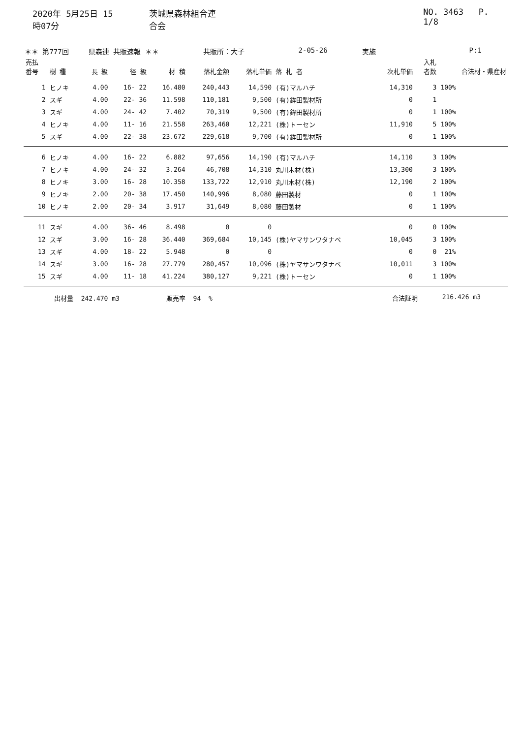2020年 5月25日 15時07分 茨城県森林組合連合会 NO. 3463 P. 1/8
＊＊ 第777回 県森連 共販速報 ＊＊ 共販所：大子 2-05-26 実施 P:1
| 売払 番号 | 樹 種 | 長 級 | 径 級 | 材 積 | 落札金額 | 落札単価 | 落 札 者 | 次札単価 | 入札 者数 | 合法材・県産材 |
| --- | --- | --- | --- | --- | --- | --- | --- | --- | --- | --- |
| 1 | ヒノキ | 4.00 | 16- 22 | 16.480 | 240,443 | 14,590 | (有)マルハチ | 14,310 | 3 | 100% |
| 2 | スギ | 4.00 | 22- 36 | 11.598 | 110,181 | 9,500 | (有)鉾田製材所 | 0 | 1 | |
| 3 | スギ | 4.00 | 24- 42 | 7.402 | 70,319 | 9,500 | (有)鉾田製材所 | 0 | 1 | 100% |
| 4 | ヒノキ | 4.00 | 11- 16 | 21.558 | 263,460 | 12,221 | (株)トーセン | 11,910 | 5 | 100% |
| 5 | スギ | 4.00 | 22- 38 | 23.672 | 229,618 | 9,700 | (有)鉾田製材所 | 0 | 1 | 100% |
| 6 | ヒノキ | 4.00 | 16- 22 | 6.882 | 97,656 | 14,190 | (有)マルハチ | 14,110 | 3 | 100% |
| 7 | ヒノキ | 4.00 | 24- 32 | 3.264 | 46,708 | 14,310 | 丸川木材(株) | 13,300 | 3 | 100% |
| 8 | ヒノキ | 3.00 | 16- 28 | 10.358 | 133,722 | 12,910 | 丸川木材(株) | 12,190 | 2 | 100% |
| 9 | ヒノキ | 2.00 | 20- 38 | 17.450 | 140,996 | 8,080 | 藤田製材 | 0 | 1 | 100% |
| 10 | ヒノキ | 2.00 | 20- 34 | 3.917 | 31,649 | 8,080 | 藤田製材 | 0 | 1 | 100% |
| 11 | スギ | 4.00 | 36- 46 | 8.498 | 0 | 0 | | 0 | 0 | 100% |
| 12 | スギ | 3.00 | 16- 28 | 36.440 | 369,684 | 10,145 | (株)ヤマサンワタナベ | 10,045 | 3 | 100% |
| 13 | スギ | 4.00 | 18- 22 | 5.948 | 0 | 0 | | 0 | 0 | 21% |
| 14 | スギ | 3.00 | 16- 28 | 27.779 | 280,457 | 10,096 | (株)ヤマサンワタナベ | 10,011 | 3 | 100% |
| 15 | スギ | 4.00 | 11- 18 | 41.224 | 380,127 | 9,221 | (株)トーセン | 0 | 1 | 100% |
出材量 242.470 m3 販売率 94 % 合法証明 216.426 m3